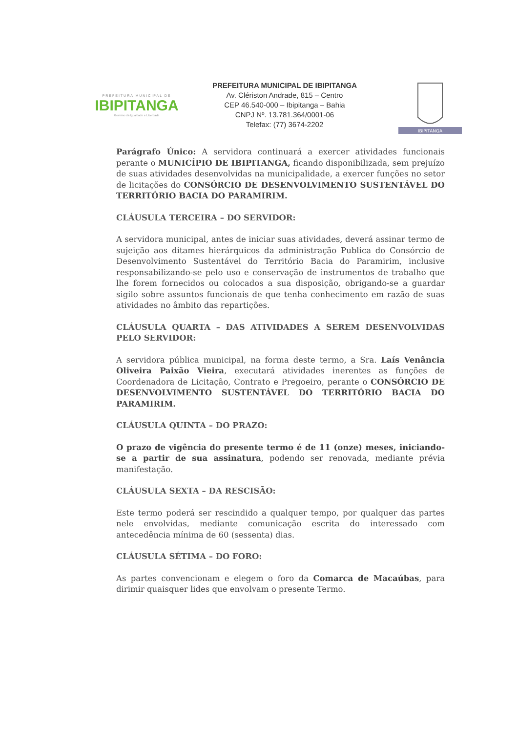PREFEITURA MUNICIPAL DE
IBIPITANGA
Governo da Igualdade e Liberdade
PREFEITURA MUNICIPAL DE IBIPITANGA
Av. Clériston Andrade, 815 – Centro
CEP 46.540-000 – Ibipitanga – Bahia
CNPJ Nº. 13.781.364/0001-06
Telefax: (77) 3674-2202
IBIPITANGA
Parágrafo Único: A servidora continuará a exercer atividades funcionais perante o MUNICÍPIO DE IBIPITANGA, ficando disponibilizada, sem prejuízo de suas atividades desenvolvidas na municipalidade, a exercer funções no setor de licitações do CONSÓRCIO DE DESENVOLVIMENTO SUSTENTÁVEL DO TERRITÓRIO BACIA DO PARAMIRIM.
CLÁUSULA TERCEIRA – DO SERVIDOR:
A servidora municipal, antes de iniciar suas atividades, deverá assinar termo de sujeição aos ditames hierárquicos da administração Publica do Consórcio de Desenvolvimento Sustentável do Território Bacia do Paramirim, inclusive responsabilizando-se pelo uso e conservação de instrumentos de trabalho que lhe forem fornecidos ou colocados a sua disposição, obrigando-se a guardar sigilo sobre assuntos funcionais de que tenha conhecimento em razão de suas atividades no âmbito das repartições.
CLÁUSULA QUARTA – DAS ATIVIDADES A SEREM DESENVOLVIDAS PELO SERVIDOR:
A servidora pública municipal, na forma deste termo, a Sra. Laís Venância Oliveira Paixão Vieira, executará atividades inerentes as funções de Coordenadora de Licitação, Contrato e Pregoeiro, perante o CONSÓRCIO DE DESENVOLVIMENTO SUSTENTÁVEL DO TERRITÓRIO BACIA DO PARAMIRIM.
CLÁUSULA QUINTA – DO PRAZO:
O prazo de vigência do presente termo é de 11 (onze) meses, iniciando-se a partir de sua assinatura, podendo ser renovada, mediante prévia manifestação.
CLÁUSULA SEXTA – DA RESCISÃO:
Este termo poderá ser rescindido a qualquer tempo, por qualquer das partes nele envolvidas, mediante comunicação escrita do interessado com antecedência mínima de 60 (sessenta) dias.
CLÁUSULA SÉTIMA – DO FORO:
As partes convencionam e elegem o foro da Comarca de Macaúbas, para dirimir quaisquer lides que envolvam o presente Termo.